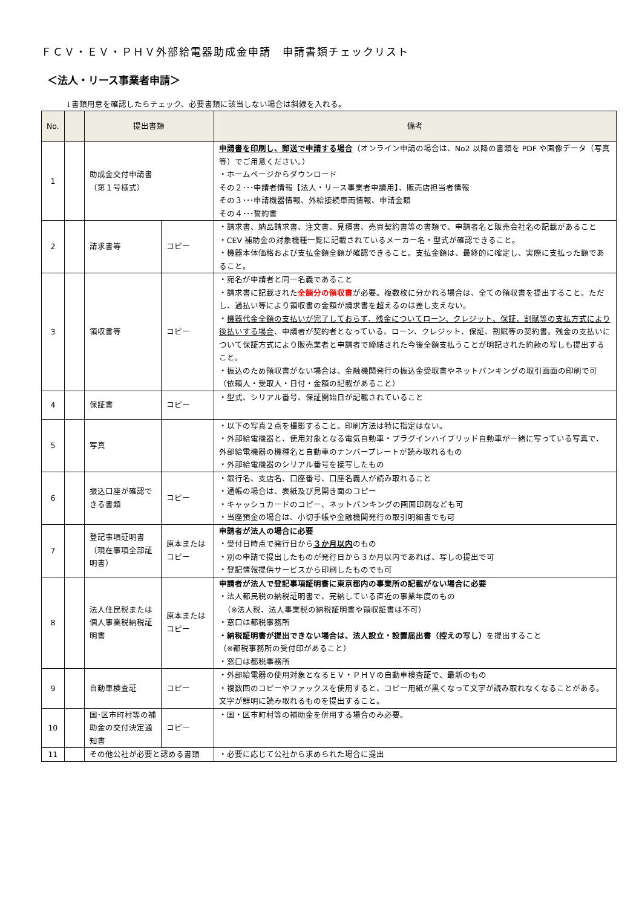ＦＣＶ・ＥＶ・ＰＨＶ外部給電器助成金申請　申請書類チェックリスト
＜法人・リース事業者申請＞
↓書類用意を確認したらチェック、必要書類に該当しない場合は斜線を入れる。
| No. | | 提出書類 | | 備考 |
| --- | --- | --- | --- | --- |
| 1 | | 助成金交付申請書 （第１号様式） | | 申請書を印刷し、郵送で申請する場合 （オンライン申請の場合は、No2 以降の書類を PDF や画像データ（写真等）でご用意ください。） ・ホームページからダウンロード その２･･･申請者情報【法人・リース事業者申請用】、販売店担当者情報 その３･･･申請機器情報、外給接続車両情報、申請金額 その４･･･誓約書 |
| 2 | | 請求書等 | コピー | ・請求書、納品請求書、注文書、見積書、売買契約書等の書類で、申請者名と販売会社名の記載があること ・CEV 補助金の対象機種一覧に記載されているメーカー名・型式が確認できること。 ・機器本体価格および支払金額全額が確認できること。支払金額は、最終的に確定し、実際に支払った額であること。 |
| 3 | | 領収書等 | コピー | ・宛名が申請者と同一名義であること ・請求書に記載された 全額分の領収書 が必要。複数枚に分かれる場合は、全ての領収書を提出すること。ただし、過払い等により領収書の金額が請求書を超えるのは差し支えない。 ・ 機器代金全額の支払いが完了しておらず、残金についてローン、クレジット、保証、割賦等の支払方式により後払いする場合 、申請者が契約者となっている、ローン、クレジット、保証、割賦等の契約書。残金の支払いについて保証方式により販売業者と申請者で締結された今後全額支払うことが明記された約款の写しも提出すること。 ・振込のため領収書がない場合は、金融機関発行の振込金受取書やネットバンキングの取引画面の印刷で可（依頼人・受取人・日付・金額の記載があること） |
| 4 | | 保証書 | コピー | ・型式、シリアル番号、保証開始日が記載されていること |
| 5 | | 写真 | | ・以下の写真２点を撮影すること。印刷方法は特に指定はない。 ・外部給電機器と、使用対象となる電気自動車・プラグインハイブリッド自動車が一緒に写っている写真で、外部給電機器の機種名と自動車のナンバープレートが読み取れるもの ・外部給電機器のシリアル番号を接写したもの |
| 6 | | 振込口座が確認できる書類 | コピー | ・銀行名、支店名、口座番号、口座名義人が読み取れること ・通帳の場合は、表紙及び見開き面のコピー ・キャッシュカードのコピー、ネットバンキングの画面印刷なども可 ・当座預金の場合は、小切手帳や金融機関発行の取引明細書でも可 |
| 7 | | 登記事項証明書（現在事項全部証明書） | 原本またはコピー | 申請者が法人の場合に必要 ・受付日時点で発行日から ３か月以内 のもの ・別の申請で提出したものが発行日から３か月以内であれば、写しの提出で可 ・登記情報提供サービスから印刷したものでも可 |
| 8 | | 法人住民税または個人事業税納税証明書 | 原本またはコピー | 申請者が法人で登記事項証明書に東京都内の事業所の記載がない場合に必要 ・法人都民税の納税証明書で、完納している直近の事業年度のもの （※法人税、法人事業税の納税証明書や領収証書は不可） ・窓口は都税事務所 ・納税証明書が提出できない場合は、法人設立・設置届出書（控えの写し） を提出すること （※都税事務所の受付印があること） ・窓口は都税事務所 |
| 9 | | 自動車検査証 | コピー | ・外部給電器の使用対象となるＥＶ・ＰＨＶの自動車検査証で、最新のもの ・複数回のコピーやファックスを使用すると、コピー用紙が黒くなって文字が読み取れなくなることがある。文字が鮮明に読み取れるものを提出すること。 |
| 10 | | 国･区市町村等の補助金の交付決定通知書 | コピー | ・国・区市町村等の補助金を併用する場合のみ必要。 |
| 11 | | その他公社が必要と認める書類 | | ・必要に応じて公社から求められた場合に提出 |